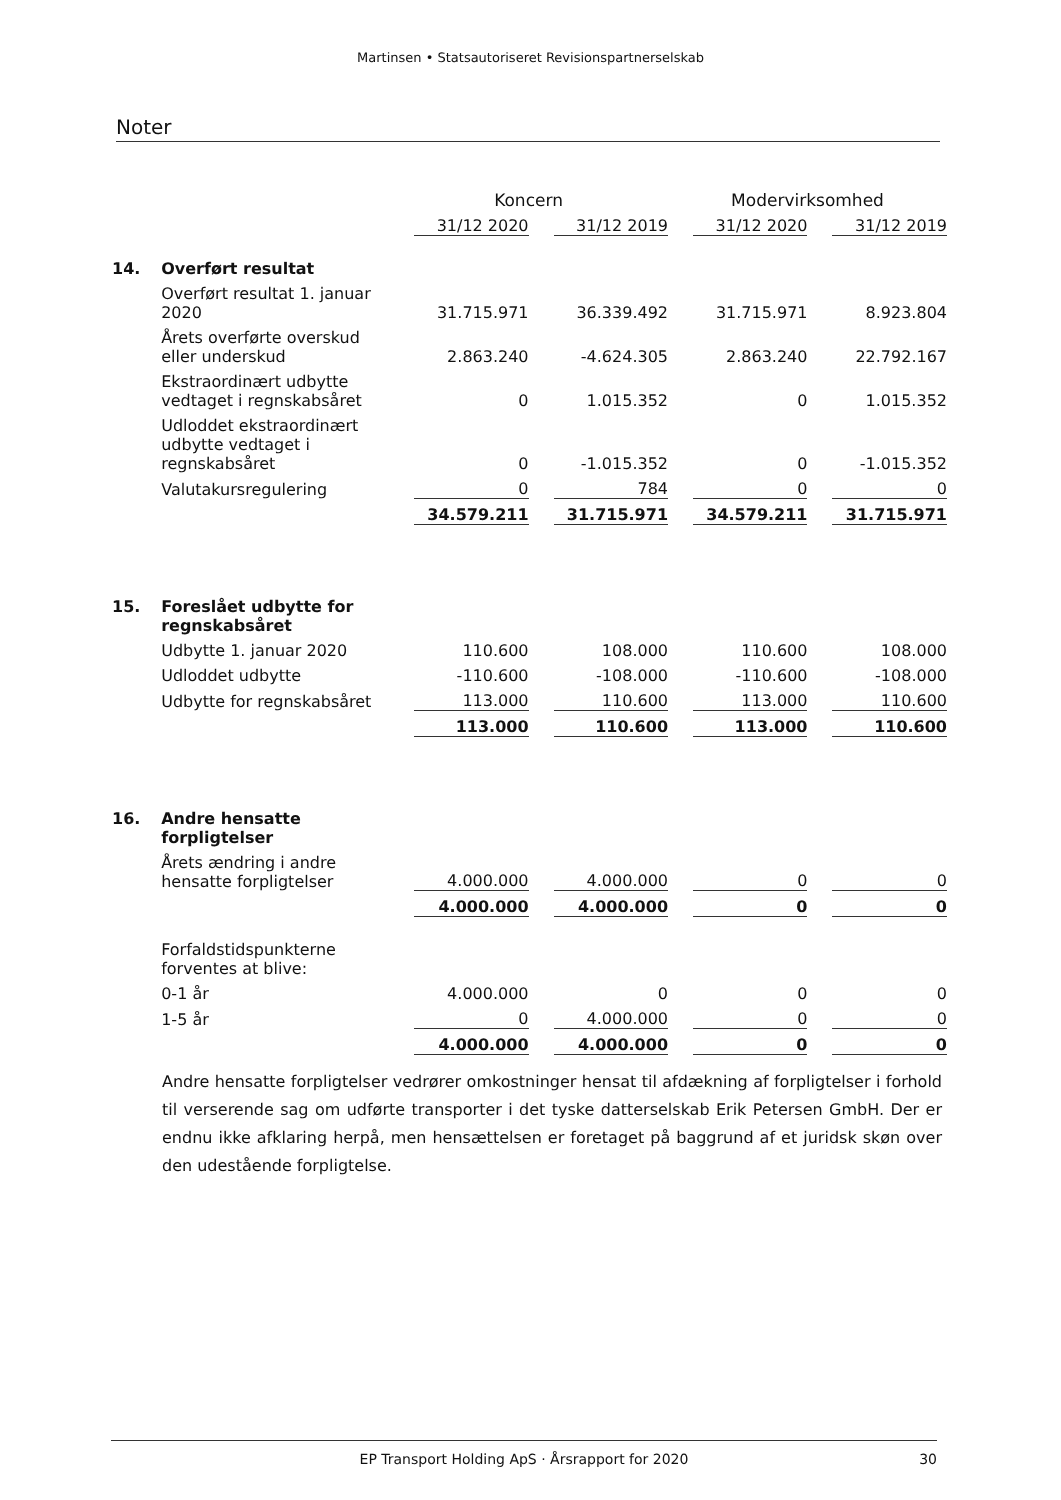Martinsen • Statsautoriseret Revisionspartnerselskab
Noter
| | | Koncern | | Modervirksomhed | |
| --- | --- | --- | --- | --- | --- |
| | | 31/12 2020 | 31/12 2019 | 31/12 2020 | 31/12 2019 |
| 14. | Overført resultat | | | | |
| | Overført resultat 1. januar 2020 | 31.715.971 | 36.339.492 | 31.715.971 | 8.923.804 |
| | Årets overførte overskud eller underskud | 2.863.240 | -4.624.305 | 2.863.240 | 22.792.167 |
| | Ekstraordinært udbytte vedtaget i regnskabsåret | 0 | 1.015.352 | 0 | 1.015.352 |
| | Udloddet ekstraordinært udbytte vedtaget i regnskabsåret | 0 | -1.015.352 | 0 | -1.015.352 |
| | Valutakursregulering | 0 | 784 | 0 | 0 |
| | | 34.579.211 | 31.715.971 | 34.579.211 | 31.715.971 |
| 15. | Foreslået udbytte for regnskabsåret | | | | |
| | Udbytte 1. januar 2020 | 110.600 | 108.000 | 110.600 | 108.000 |
| | Udloddet udbytte | -110.600 | -108.000 | -110.600 | -108.000 |
| | Udbytte for regnskabsåret | 113.000 | 110.600 | 113.000 | 110.600 |
| | | 113.000 | 110.600 | 113.000 | 110.600 |
| 16. | Andre hensatte forpligtelser | | | | |
| | Årets ændring i andre hensatte forpligtelser | 4.000.000 | 4.000.000 | 0 | 0 |
| | | 4.000.000 | 4.000.000 | 0 | 0 |
| | Forfaldstidspunkterne forventes at blive: | | | | |
| | 0-1 år | 4.000.000 | 0 | 0 | 0 |
| | 1-5 år | 0 | 4.000.000 | 0 | 0 |
| | | 4.000.000 | 4.000.000 | 0 | 0 |
Andre hensatte forpligtelser vedrører omkostninger hensat til afdækning af forpligtelser i forhold til verserende sag om udførte transporter i det tyske datterselskab Erik Petersen GmbH. Der er endnu ikke afklaring herpå, men hensættelsen er foretaget på baggrund af et juridsk skøn over den udestående forpligtelse.
EP Transport Holding ApS · Årsrapport for 2020 30